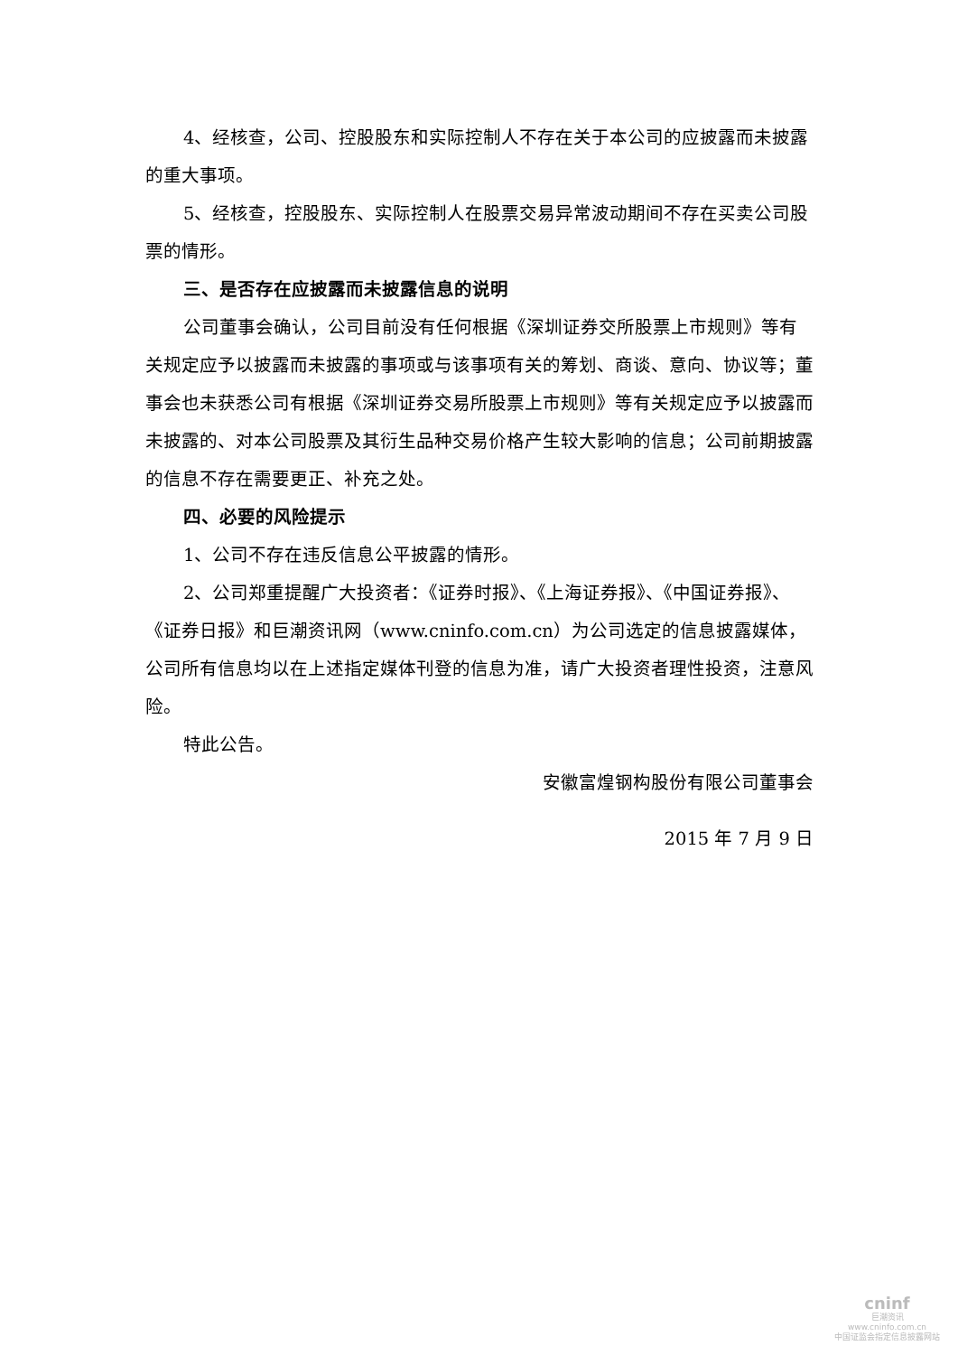4、经核查，公司、控股股东和实际控制人不存在关于本公司的应披露而未披露的重大事项。
5、经核查，控股股东、实际控制人在股票交易异常波动期间不存在买卖公司股票的情形。
三、是否存在应披露而未披露信息的说明
公司董事会确认，公司目前没有任何根据《深圳证券交所股票上市规则》等有关规定应予以披露而未披露的事项或与该事项有关的筹划、商谈、意向、协议等；董事会也未获悉公司有根据《深圳证券交易所股票上市规则》等有关规定应予以披露而未披露的、对本公司股票及其衍生品种交易价格产生较大影响的信息；公司前期披露的信息不存在需要更正、补充之处。
四、必要的风险提示
1、公司不存在违反信息公平披露的情形。
2、公司郑重提醒广大投资者：《证券时报》、《上海证券报》、《中国证券报》、《证券日报》和巨潮资讯网（www.cninfo.com.cn）为公司选定的信息披露媒体，公司所有信息均以在上述指定媒体刊登的信息为准，请广大投资者理性投资，注意风险。
特此公告。
安徽富煌钢构股份有限公司董事会
2015 年 7 月 9 日
cninf
巨潮资讯
www.cninfo.com.cn
中国证监会指定信息披露网站